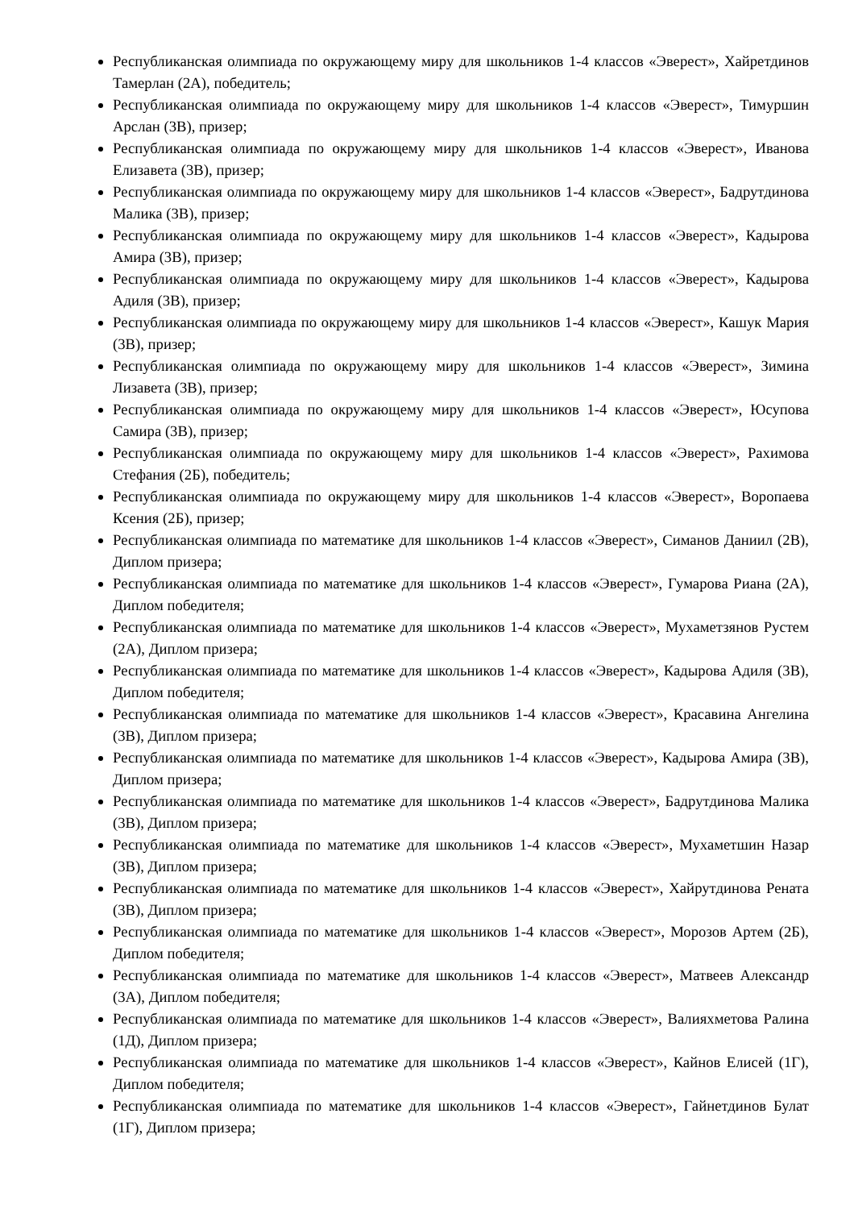Республиканская олимпиада по окружающему миру для школьников 1-4 классов «Эверест», Хайретдинов Тамерлан (2А), победитель;
Республиканская олимпиада по окружающему миру для школьников 1-4 классов «Эверест», Тимуршин Арслан (3В), призер;
Республиканская олимпиада по окружающему миру для школьников 1-4 классов «Эверест», Иванова Елизавета (3В), призер;
Республиканская олимпиада по окружающему миру для школьников 1-4 классов «Эверест», Бадрутдинова Малика (3В), призер;
Республиканская олимпиада по окружающему миру для школьников 1-4 классов «Эверест», Кадырова Амира (3В), призер;
Республиканская олимпиада по окружающему миру для школьников 1-4 классов «Эверест», Кадырова Адиля (3В), призер;
Республиканская олимпиада по окружающему миру для школьников 1-4 классов «Эверест», Кашук Мария (3В), призер;
Республиканская олимпиада по окружающему миру для школьников 1-4 классов «Эверест», Зимина Лизавета (3В), призер;
Республиканская олимпиада по окружающему миру для школьников 1-4 классов «Эверест», Юсупова Самира (3В), призер;
Республиканская олимпиада по окружающему миру для школьников 1-4 классов «Эверест», Рахимова Стефания (2Б), победитель;
Республиканская олимпиада по окружающему миру для школьников 1-4 классов «Эверест», Воропаева Ксения (2Б), призер;
Республиканская олимпиада по математике для школьников 1-4 классов «Эверест», Симанов Даниил (2В), Диплом призера;
Республиканская олимпиада по математике для школьников 1-4 классов «Эверест», Гумарова Риана (2А), Диплом победителя;
Республиканская олимпиада по математике для школьников 1-4 классов «Эверест», Мухаметзянов Рустем (2А), Диплом призера;
Республиканская олимпиада по математике для школьников 1-4 классов «Эверест», Кадырова Адиля (3В), Диплом победителя;
Республиканская олимпиада по математике для школьников 1-4 классов «Эверест», Красавина Ангелина (3В), Диплом призера;
Республиканская олимпиада по математике для школьников 1-4 классов «Эверест», Кадырова Амира (3В), Диплом призера;
Республиканская олимпиада по математике для школьников 1-4 классов «Эверест», Бадрутдинова Малика (3В), Диплом призера;
Республиканская олимпиада по математике для школьников 1-4 классов «Эверест», Мухаметшин Назар (3В), Диплом призера;
Республиканская олимпиада по математике для школьников 1-4 классов «Эверест», Хайрутдинова Рената (3В), Диплом призера;
Республиканская олимпиада по математике для школьников 1-4 классов «Эверест», Морозов Артем (2Б), Диплом победителя;
Республиканская олимпиада по математике для школьников 1-4 классов «Эверест», Матвеев Александр (3А), Диплом победителя;
Республиканская олимпиада по математике для школьников 1-4 классов «Эверест», Валияхметова Ралина (1Д), Диплом призера;
Республиканская олимпиада по математике для школьников 1-4 классов «Эверест», Кайнов Елисей (1Г), Диплом победителя;
Республиканская олимпиада по математике для школьников 1-4 классов «Эверест», Гайнетдинов Булат (1Г), Диплом призера;